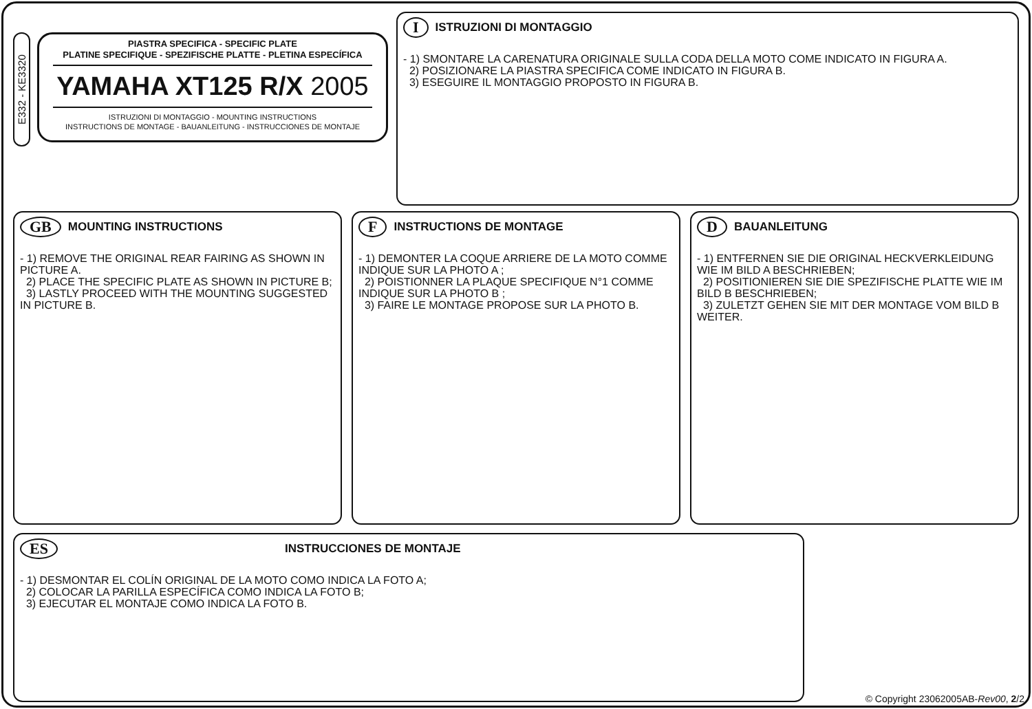E332 - KE3320
PIASTRA SPECIFICA - SPECIFIC PLATE
PLATINE SPECIFIQUE - SPEZIFISCHE PLATTE - PLETINA ESPECÍFICA
YAMAHA XT125 R/X 2005
ISTRUZIONI DI MONTAGGIO - MOUNTING INSTRUCTIONS
INSTRUCTIONS DE MONTAGE - BAUANLEITUNG - INSTRUCCIONES DE MONTAJE
I ISTRUZIONI DI MONTAGGIO
- 1) SMONTARE LA CARENATURA ORIGINALE SULLA CODA DELLA MOTO COME INDICATO IN FIGURA A.
2) POSIZIONARE LA PIASTRA SPECIFICA COME INDICATO IN FIGURA B.
3) ESEGUIRE IL MONTAGGIO PROPOSTO IN FIGURA B.
GB MOUNTING INSTRUCTIONS
- 1) REMOVE THE ORIGINAL REAR FAIRING AS SHOWN IN PICTURE A.
2) PLACE THE SPECIFIC PLATE AS SHOWN IN PICTURE B;
3) LASTLY PROCEED WITH THE MOUNTING SUGGESTED IN PICTURE B.
F INSTRUCTIONS DE MONTAGE
- 1) DEMONTER LA COQUE ARRIERE DE LA MOTO COMME INDIQUE SUR LA PHOTO A ;
2) POISTIONNER LA PLAQUE SPECIFIQUE N°1 COMME INDIQUE SUR LA PHOTO B ;
3) FAIRE LE MONTAGE PROPOSE SUR LA PHOTO B.
D BAUANLEITUNG
- 1) ENTFERNEN SIE DIE ORIGINAL HECKVERKLEIDUNG WIE IM BILD A BESCHRIEBEN;
2) POSITIONIEREN SIE DIE SPEZIFISCHE PLATTE WIE IM BILD B BESCHRIEBEN;
3) ZULETZT GEHEN SIE MIT DER MONTAGE VOM BILD B WEITER.
ES INSTRUCCIONES DE MONTAJE
- 1) DESMONTAR EL COLÍN ORIGINAL DE LA MOTO COMO INDICA LA FOTO A;
2) COLOCAR LA PARILLA ESPECÍFICA COMO INDICA LA FOTO B;
3) EJECUTAR EL MONTAJE COMO INDICA LA FOTO B.
© Copyright 23062005AB-Rev00, 2/2